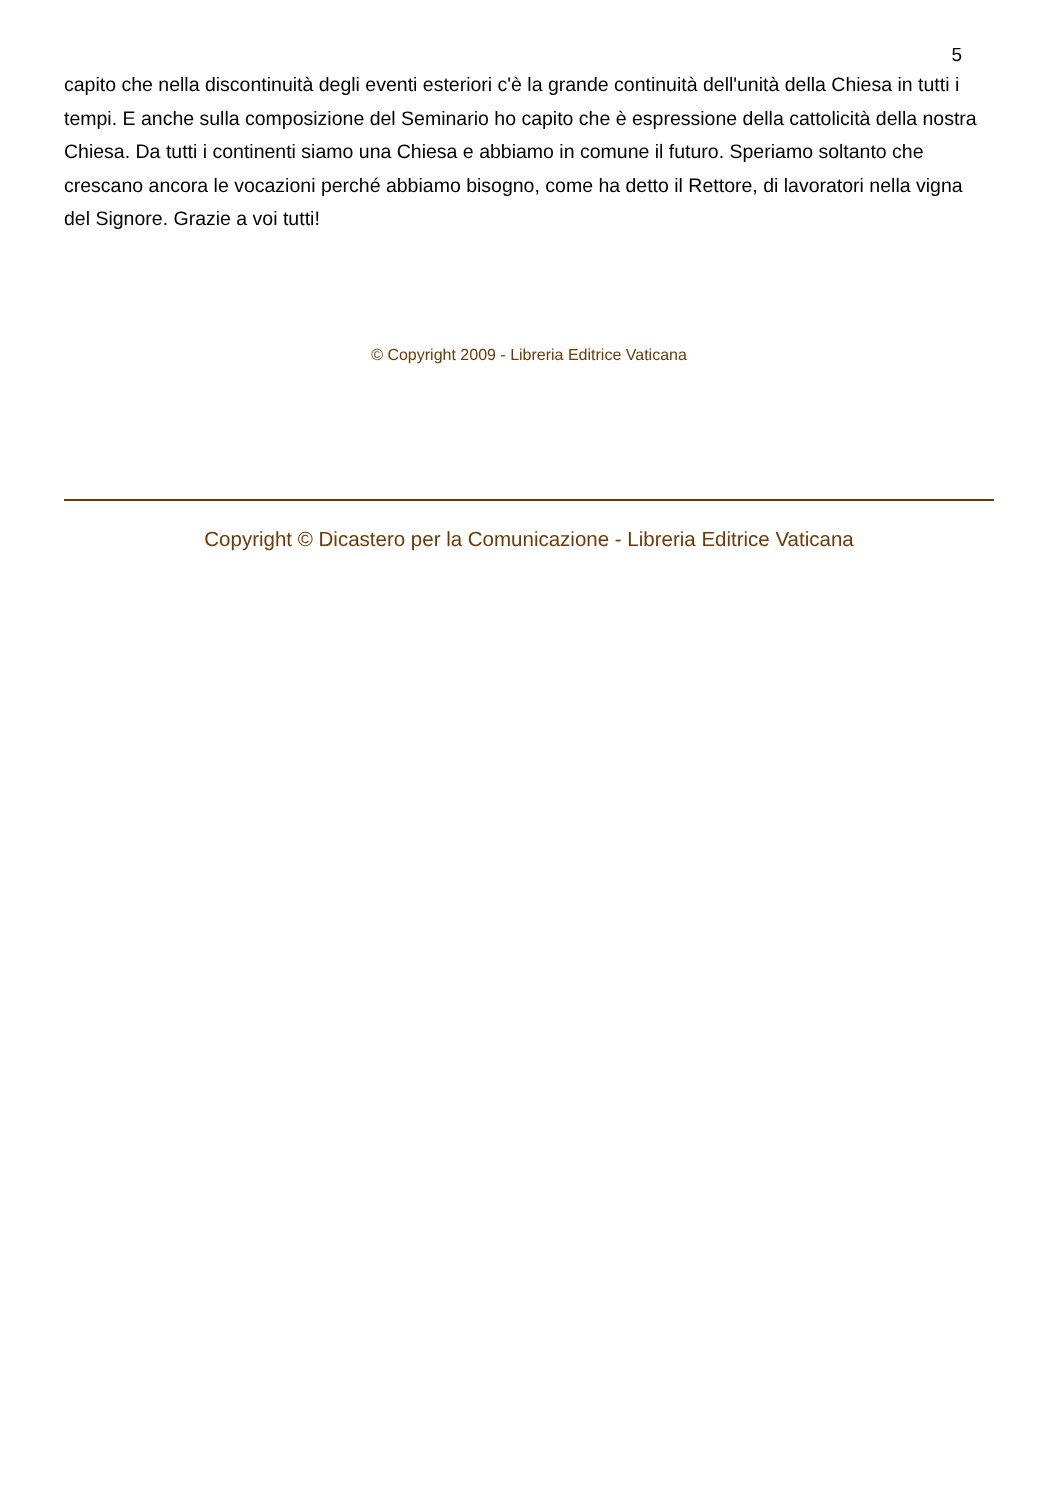5
capito che nella discontinuità degli eventi esteriori c'è la grande continuità dell'unità della Chiesa in tutti i tempi. E anche sulla composizione del Seminario ho capito che è espressione della cattolicità della nostra Chiesa. Da tutti i continenti siamo una Chiesa e abbiamo in comune il futuro. Speriamo soltanto che crescano ancora le vocazioni perché abbiamo bisogno, come ha detto il Rettore, di lavoratori nella vigna del Signore. Grazie a voi tutti!
© Copyright 2009 - Libreria Editrice Vaticana
Copyright © Dicastero per la Comunicazione - Libreria Editrice Vaticana